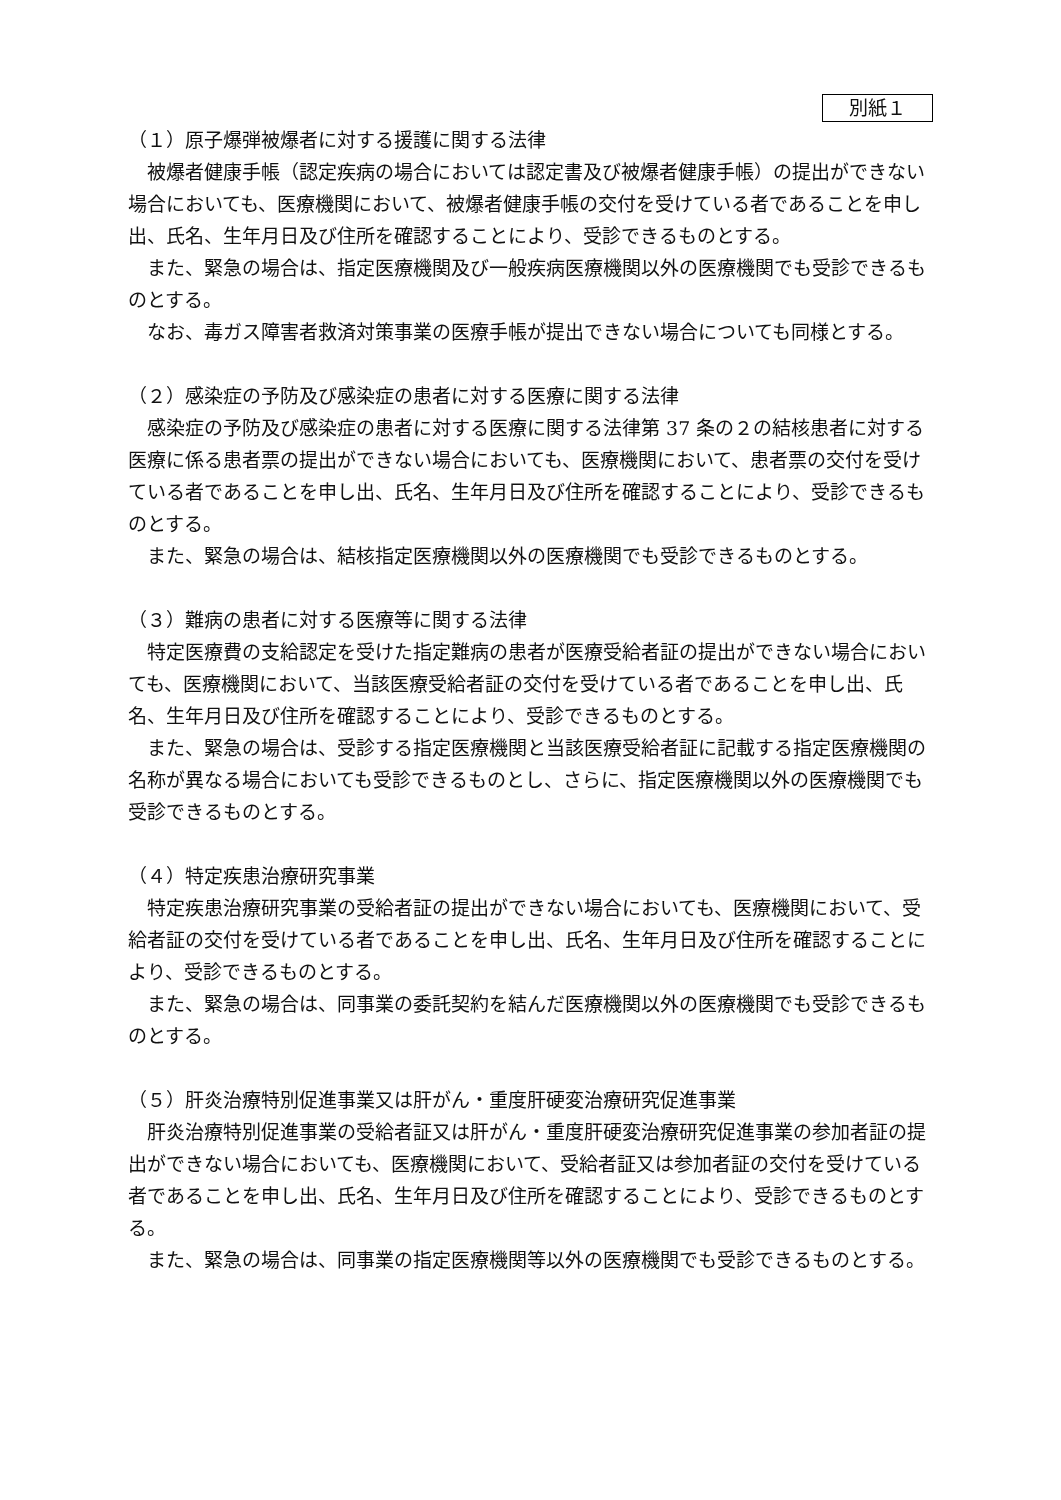別紙１
（１）原子爆弾被爆者に対する援護に関する法律
被爆者健康手帳（認定疾病の場合においては認定書及び被爆者健康手帳）の提出ができない場合においても、医療機関において、被爆者健康手帳の交付を受けている者であることを申し出、氏名、生年月日及び住所を確認することにより、受診できるものとする。
また、緊急の場合は、指定医療機関及び一般疾病医療機関以外の医療機関でも受診できるものとする。
なお、毒ガス障害者救済対策事業の医療手帳が提出できない場合についても同様とする。
（２）感染症の予防及び感染症の患者に対する医療に関する法律
感染症の予防及び感染症の患者に対する医療に関する法律第 37 条の２の結核患者に対する医療に係る患者票の提出ができない場合においても、医療機関において、患者票の交付を受けている者であることを申し出、氏名、生年月日及び住所を確認することにより、受診できるものとする。
また、緊急の場合は、結核指定医療機関以外の医療機関でも受診できるものとする。
（３）難病の患者に対する医療等に関する法律
特定医療費の支給認定を受けた指定難病の患者が医療受給者証の提出ができない場合においても、医療機関において、当該医療受給者証の交付を受けている者であることを申し出、氏名、生年月日及び住所を確認することにより、受診できるものとする。
また、緊急の場合は、受診する指定医療機関と当該医療受給者証に記載する指定医療機関の名称が異なる場合においても受診できるものとし、さらに、指定医療機関以外の医療機関でも受診できるものとする。
（４）特定疾患治療研究事業
特定疾患治療研究事業の受給者証の提出ができない場合においても、医療機関において、受給者証の交付を受けている者であることを申し出、氏名、生年月日及び住所を確認することにより、受診できるものとする。
また、緊急の場合は、同事業の委託契約を結んだ医療機関以外の医療機関でも受診できるものとする。
（５）肝炎治療特別促進事業又は肝がん・重度肝硬変治療研究促進事業
肝炎治療特別促進事業の受給者証又は肝がん・重度肝硬変治療研究促進事業の参加者証の提出ができない場合においても、医療機関において、受給者証又は参加者証の交付を受けている者であることを申し出、氏名、生年月日及び住所を確認することにより、受診できるものとする。
また、緊急の場合は、同事業の指定医療機関等以外の医療機関でも受診できるものとする。